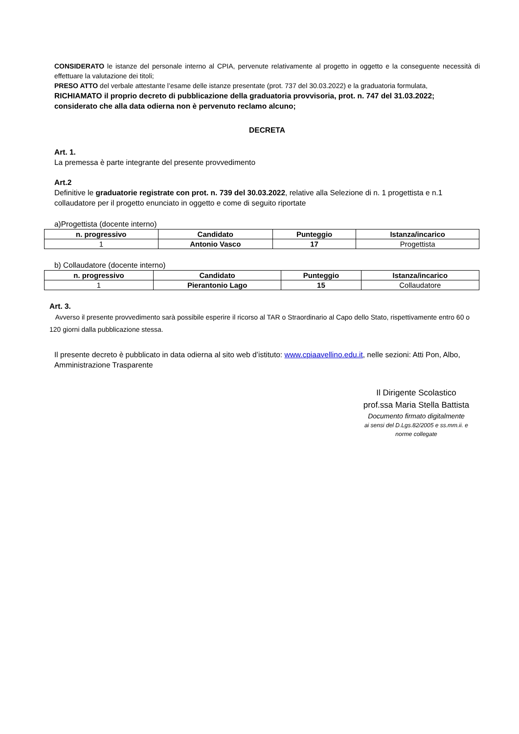CONSIDERATO le istanze del personale interno al CPIA, pervenute relativamente al progetto in oggetto e la conseguente necessità di effettuare la valutazione dei titoli;
PRESO ATTO del verbale attestante l’esame delle istanze presentate (prot. 737 del 30.03.2022) e la graduatoria formulata,
RICHIAMATO il proprio decreto di pubblicazione della graduatoria provvisoria, prot. n. 747 del 31.03.2022;
considerato che alla data odierna non è pervenuto reclamo alcuno;
DECRETA
Art. 1.
La premessa è parte integrante del presente provvedimento
Art.2
Definitive le graduatorie registrate con prot. n. 739 del 30.03.2022, relative alla Selezione di n. 1 progettista e n.1 collaudatore per il progetto enunciato in oggetto e come di seguito riportate
a)Progettista (docente interno)
| n. progressivo | Candidato | Punteggio | Istanza/incarico |
| --- | --- | --- | --- |
| 1 | Antonio Vasco | 17 | Progettista |
b) Collaudatore (docente interno)
| n. progressivo | Candidato | Punteggio | Istanza/incarico |
| --- | --- | --- | --- |
| 1 | Pierantonio Lago | 15 | Collaudatore |
Art. 3.
Avverso il presente provvedimento sarà possibile esperire il ricorso al TAR o Straordinario al Capo dello Stato, rispettivamente entro 60 o 120 giorni dalla pubblicazione stessa.
Il presente decreto è pubblicato in data odierna al sito web d’istituto: www.cpiaavellino.edu.it, nelle sezioni: Atti Pon, Albo, Amministrazione Trasparente
Il Dirigente Scolastico
prof.ssa Maria Stella Battista
Documento firmato digitalmente
ai sensi del D.Lgs.82/2005 e ss.mm.ii. e
norme collegate